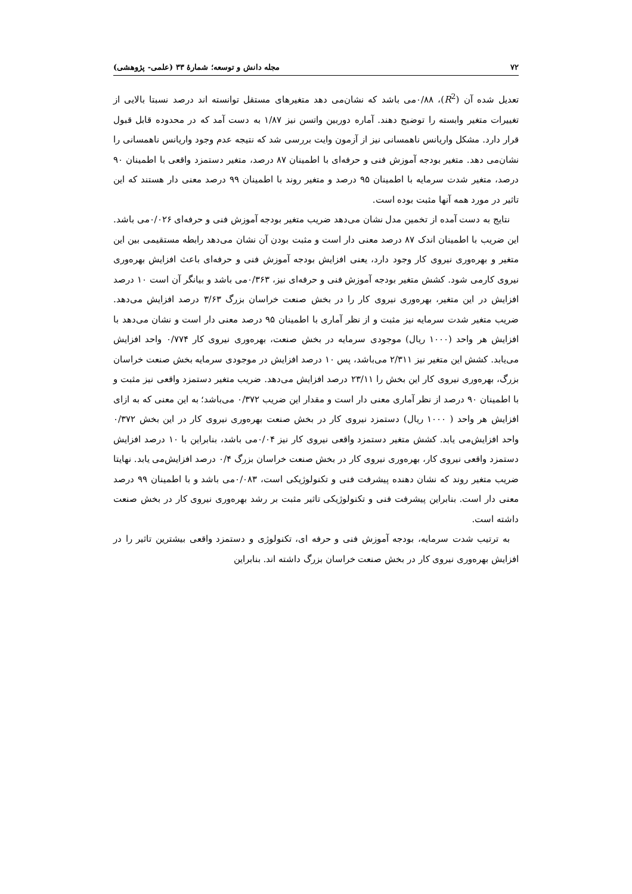۷۲ مجله دانش و توسعه؛ شمارۀ ۳۳ (علمی- پژوهشی)
تعدیل شده آن (R<sup>2</sup>)، ۰/۸۸می باشد که نشان‌می دهد متغیرهای مستقل توانسته اند درصد نسبتا بالایی از تغییرات متغیر وابسته را توضیح دهند. آماره دوربین واتسن نیز ۱/۸۷ به دست آمد که در محدوده قابل قبول قرار دارد. مشکل واریانس ناهمسانی نیز از آزمون وایت بررسی شد که نتیجه عدم وجود واریانس ناهمسانی را نشان‌می دهد. متغیر بودجه آموزش فنی و حرفه‌ای با اطمینان ۸۷ درصد، متغیر دستمزد واقعی با اطمینان ۹۰ درصد، متغیر شدت سرمایه با اطمینان ۹۵ درصد و متغیر روند با اطمینان ۹۹ درصد معنی دار هستند که این تاثیر در مورد همه آنها مثبت بوده است.
نتایج به دست آمده از تخمین مدل نشان می‌دهد ضریب متغیر بودجه آموزش فنی و حرفه‌ای ۰/۰۲۶می باشد. این ضریب با اطمینان اندک ۸۷ درصد معنی دار است و مثبت بودن آن نشان می‌دهد رابطه مستقیمی بین این متغیر و بهره‌وری نیروی کار وجود دارد، یعنی افزایش بودجه آموزش فنی و حرفه‌ای باعث افزایش بهره‌وری نیروی کارمی شود. کشش متغیر بودجه آموزش فنی و حرفه‌ای نیز، ۰/۳۶۳می باشد و بیانگر آن است ۱۰ درصد افزایش در این متغیر، بهره‌وری نیروی کار را در بخش صنعت خراسان بزرگ ۳/۶۳ درصد افزایش می‌دهد. ضریب متغیر شدت سرمایه نیز مثبت و از نظر آماری با اطمینان ۹۵ درصد معنی دار است و نشان می‌دهد با افزایش هر واحد (۱۰۰۰ ریال) موجودی سرمایه در بخش صنعت، بهره‌وری نیروی کار ۰/۷۷۴ واحد افزایش می‌یابد. کشش این متغیر نیز ۲/۳۱۱ می‌باشد، پس ۱۰ درصد افزایش در موجودی سرمایه بخش صنعت خراسان بزرگ، بهره‌وری نیروی کار این بخش را ۲۳/۱۱ درصد افزایش می‌دهد. ضریب متغیر دستمزد واقعی نیز مثبت و با اطمینان ۹۰ درصد از نظر آماری معنی دار است و مقدار این ضریب ۰/۳۷۲ می‌باشد؛ به این معنی که به ازای افزایش هر واحد ( ۱۰۰۰ ریال) دستمزد نیروی کار در بخش صنعت بهره‌وری نیروی کار در این بخش ۰/۳۷۲ واحد افزایش‌می یابد. کشش متغیر دستمزد واقعی نیروی کار نیز ۰/۰۴می باشد، بنابراین با ۱۰ درصد افزایش دستمزد واقعی نیروی کار، بهره‌وری نیروی کار در بخش صنعت خراسان بزرگ ۰/۴ درصد افزایش‌می یابد. نهایتا ضریب متغیر روند که نشان دهنده پیشرفت فنی و تکنولوژیکی است، ۰/۰۸۳می باشد و با اطمینان ۹۹ درصد معنی دار است. بنابراین پیشرفت فنی و تکنولوژیکی تاثیر مثبت بر رشد بهره‌وری نیروی کار در بخش صنعت داشته است.
به ترتیب شدت سرمایه، بودجه آموزش فنی و حرفه ای، تکنولوژی و دستمزد واقعی بیشترین تاثیر را در افزایش بهره‌وری نیروی کار در بخش صنعت خراسان بزرگ داشته اند. بنابراین